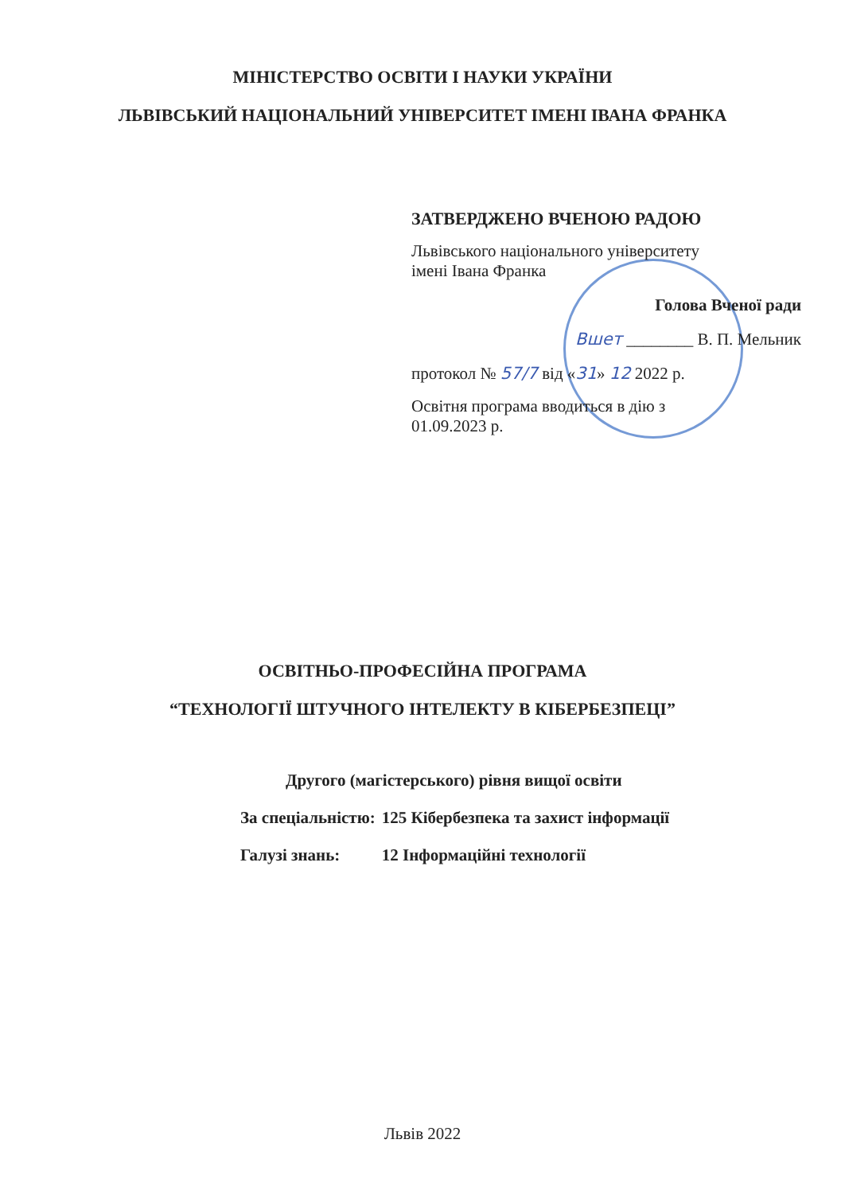МІНІСТЕРСТВО ОСВІТИ І НАУКИ УКРАЇНИ
ЛЬВІВСЬКИЙ НАЦІОНАЛЬНИЙ УНІВЕРСИТЕТ ІМЕНІ ІВАНА ФРАНКА
ЗАТВЕРДЖЕНО ВЧЕНОЮ РАДОЮ
Львівського національного університету
імені Івана Франка
Голова Вченої ради
Вшет ________ В. П. Мельник
протокол № 57/7 від «31» 12 2022 р.
Освітня програма вводиться в дію з
01.09.2023 р.
ОСВІТНЬО-ПРОФЕСІЙНА ПРОГРАМА
“ТЕХНОЛОГІЇ ШТУЧНОГО ІНТЕЛЕКТУ В КІБЕРБЕЗПЕЦІ”
Другого (магістерського) рівня вищої освіти
| За спеціальністю: | 125 Кібербезпека та захист інформації |
| Галузі знань: | 12 Інформаційні технології |
Львів 2022